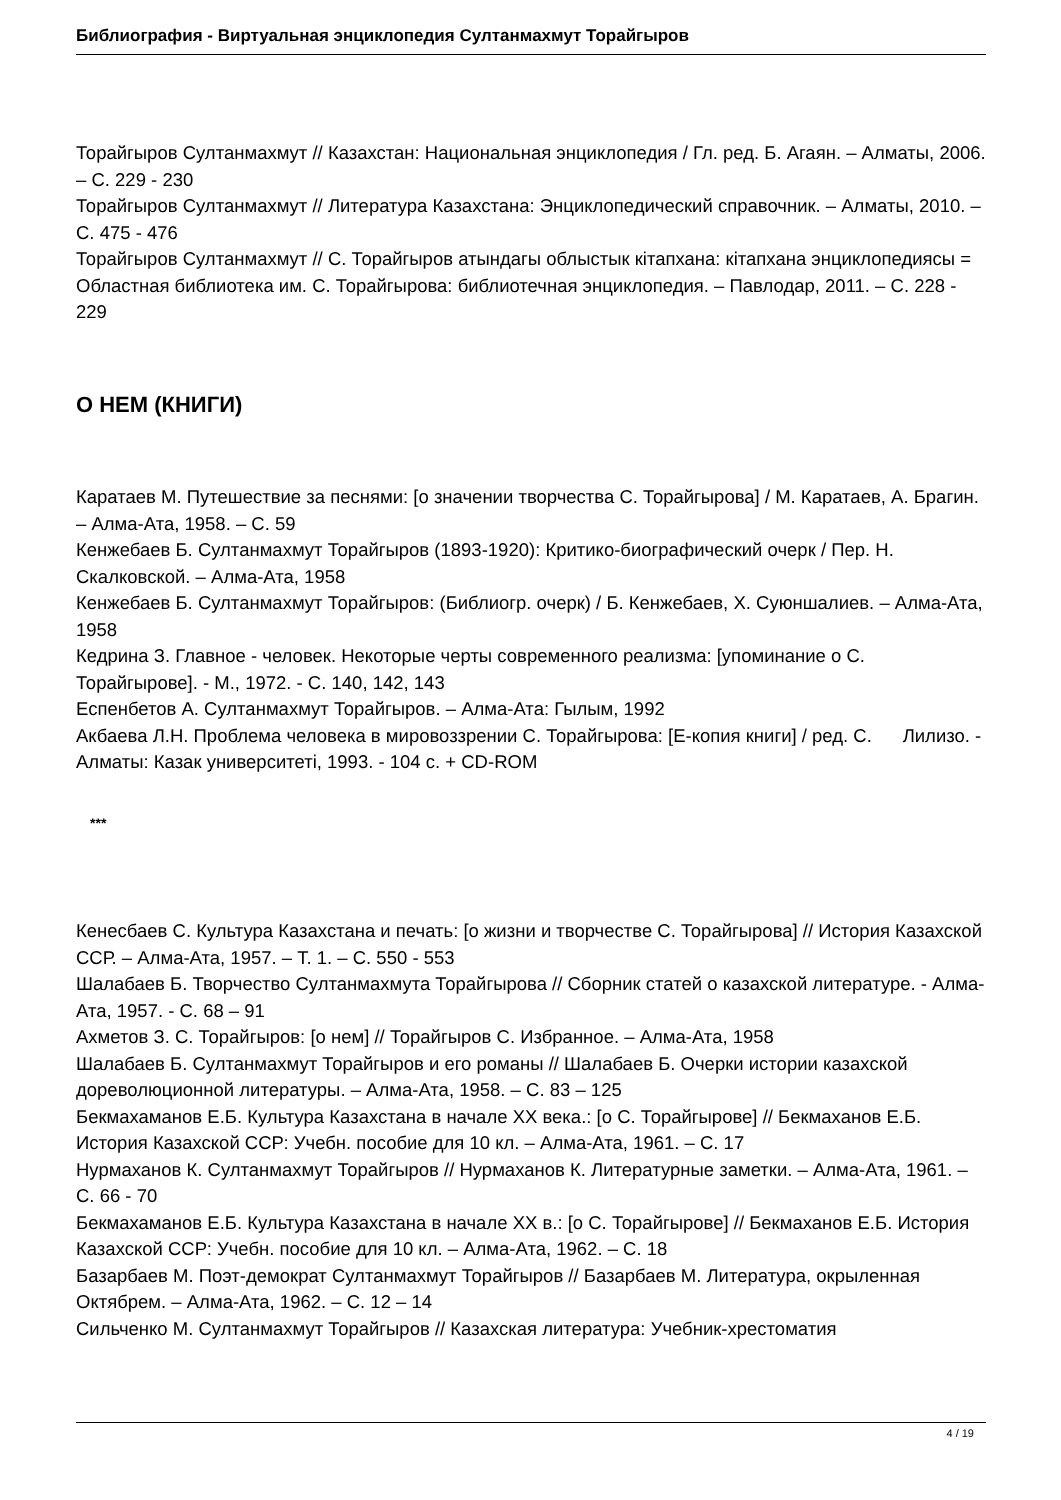Библиография - Виртуальная энциклопедия Султанмахмут Торайгыров
Торайгыров Султанмахмут // Казахстан: Национальная энциклопедия / Гл. ред. Б. Агаян. – Алматы, 2006. – С. 229 - 230
Торайгыров Султанмахмут // Литература Казахстана: Энциклопедический справочник. – Алматы, 2010. – С. 475 - 476
Торайгыров Султанмахмут // С. Торайгыров атындагы облыстык кітапхана: кітапхана энциклопедиясы = Областная библиотека им. С. Торайгырова: библиотечная энциклопедия. – Павлодар, 2011. – С. 228 - 229
О НЕМ (КНИГИ)
Каратаев М. Путешествие за песнями: [о значении творчества С. Торайгырова] / М. Каратаев, А. Брагин. – Алма-Ата, 1958. – С. 59
Кенжебаев Б. Султанмахмут Торайгыров (1893-1920): Критико-биографический очерк / Пер. Н. Скалковской. – Алма-Ата, 1958
Кенжебаев Б. Султанмахмут Торайгыров: (Библиогр. очерк) / Б. Кенжебаев, Х. Суюншалиев. – Алма-Ата, 1958
Кедрина З. Главное - человек. Некоторые черты современного реализма: [упоминание о С. Торайгырове]. - М., 1972. - С. 140, 142, 143
Еспенбетов А. Султанмахмут Торайгыров. – Алма-Ата: Гылым, 1992
Акбаева Л.Н. Проблема человека в мировоззрении С. Торайгырова: [Е-копия книги] / ред. С. Лилизо. - Алматы: Казак университеті, 1993. - 104 с. + CD-ROM
***
Кенесбаев С. Культура Казахстана и печать: [о жизни и творчестве С. Торайгырова] // История Казахской ССР. – Алма-Ата, 1957. – Т. 1. – С. 550 - 553
Шалабаев Б. Творчество Султанмахмута Торайгырова // Сборник статей о казахской литературе. - Алма-Ата, 1957. - С. 68 – 91
Ахметов З. С. Торайгыров: [о нем] // Торайгыров С. Избранное. – Алма-Ата, 1958
Шалабаев Б. Султанмахмут Торайгыров и его романы // Шалабаев Б. Очерки истории казахской дореволюционной литературы. – Алма-Ата, 1958. – С. 83 – 125
Бекмахаманов Е.Б. Культура Казахстана в начале XX века.: [о С. Торайгырове] // Бекмаханов Е.Б. История Казахской ССР: Учебн. пособие для 10 кл. – Алма-Ата, 1961. – С. 17
Нурмаханов К. Султанмахмут Торайгыров // Нурмаханов К. Литературные заметки. – Алма-Ата, 1961. – С. 66 - 70
Бекмахаманов Е.Б. Культура Казахстана в начале XX в.: [о С. Торайгырове] // Бекмаханов Е.Б. История Казахской ССР: Учебн. пособие для 10 кл. – Алма-Ата, 1962. – С. 18
Базарбаев М. Поэт-демократ Султанмахмут Торайгыров // Базарбаев М. Литература, окрыленная Октябрем. – Алма-Ата, 1962. – С. 12 – 14
Сильченко М. Султанмахмут Торайгыров // Казахская литература: Учебник-хрестоматия
4 / 19